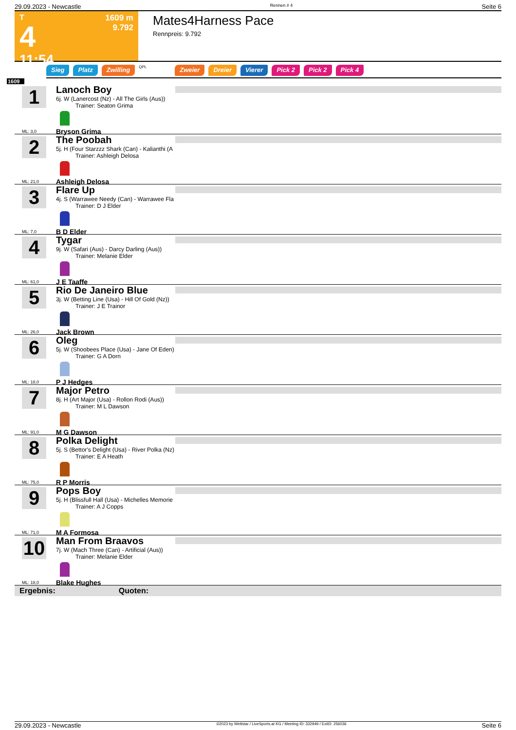29.09.2023 - Newcastle Rennen # 4 Seite 6
T
4
11:54
1609 m
9.792
Mates4Harness Pace
Rennpreis: 9.792
Sieg Platz Zwilling QPL Zweier Dreier Vierer Pick 2 Pick 2 Pick 4
1609
1
ML: 3,0
Lanoch Boy
6j. W (Lanercost (Nz) - All The Girls (Aus))
Trainer: Seaton Grima
Bryson Grima
2
ML: 21,0
The Poobah
5j. H (Four Starzzz Shark (Can) - Kalianthi (A
Trainer: Ashleigh Delosa
Ashleigh Delosa
3
ML: 7,0
Flare Up
4j. S (Warrawee Needy (Can) - Warrawee Fla
Trainer: D J Elder
B D Elder
4
ML: 61,0
Tygar
9j. W (Safari (Aus) - Darcy Darling (Aus))
Trainer: Melanie Elder
J E Taaffe
5
ML: 26,0
Rio De Janeiro Blue
3j. W (Betting Line (Usa) - Hill Of Gold (Nz))
Trainer: J E Trainor
Jack Brown
6
ML: 18,0
Oleg
5j. W (Shoobees Place (Usa) - Jane Of Eden)
Trainer: G A Dorn
P J Hedges
7
ML: 91,0
Major Petro
8j. H (Art Major (Usa) - Rollon Rodi (Aus))
Trainer: M L Dawson
M G Dawson
8
ML: 75,0
Polka Delight
5j. S (Bettor's Delight (Usa) - River Polka (Nz)
Trainer: E A Heath
R P Morris
9
ML: 71,0
Pops Boy
5j. H (Blissfull Hall (Usa) - Michelles Memorie
Trainer: A J Copps
M A Formosa
10
ML: 18,0
Man From Braavos
7j. W (Mach Three (Can) - Artificial (Aus))
Trainer: Melanie Elder
Blake Hughes
Ergebnis: Quoten:
29.09.2023 - Newcastle ©2023 by Wettstar / LiveSports.at KG / Meeting ID: 332949 / ExtID: 256036 Seite 6